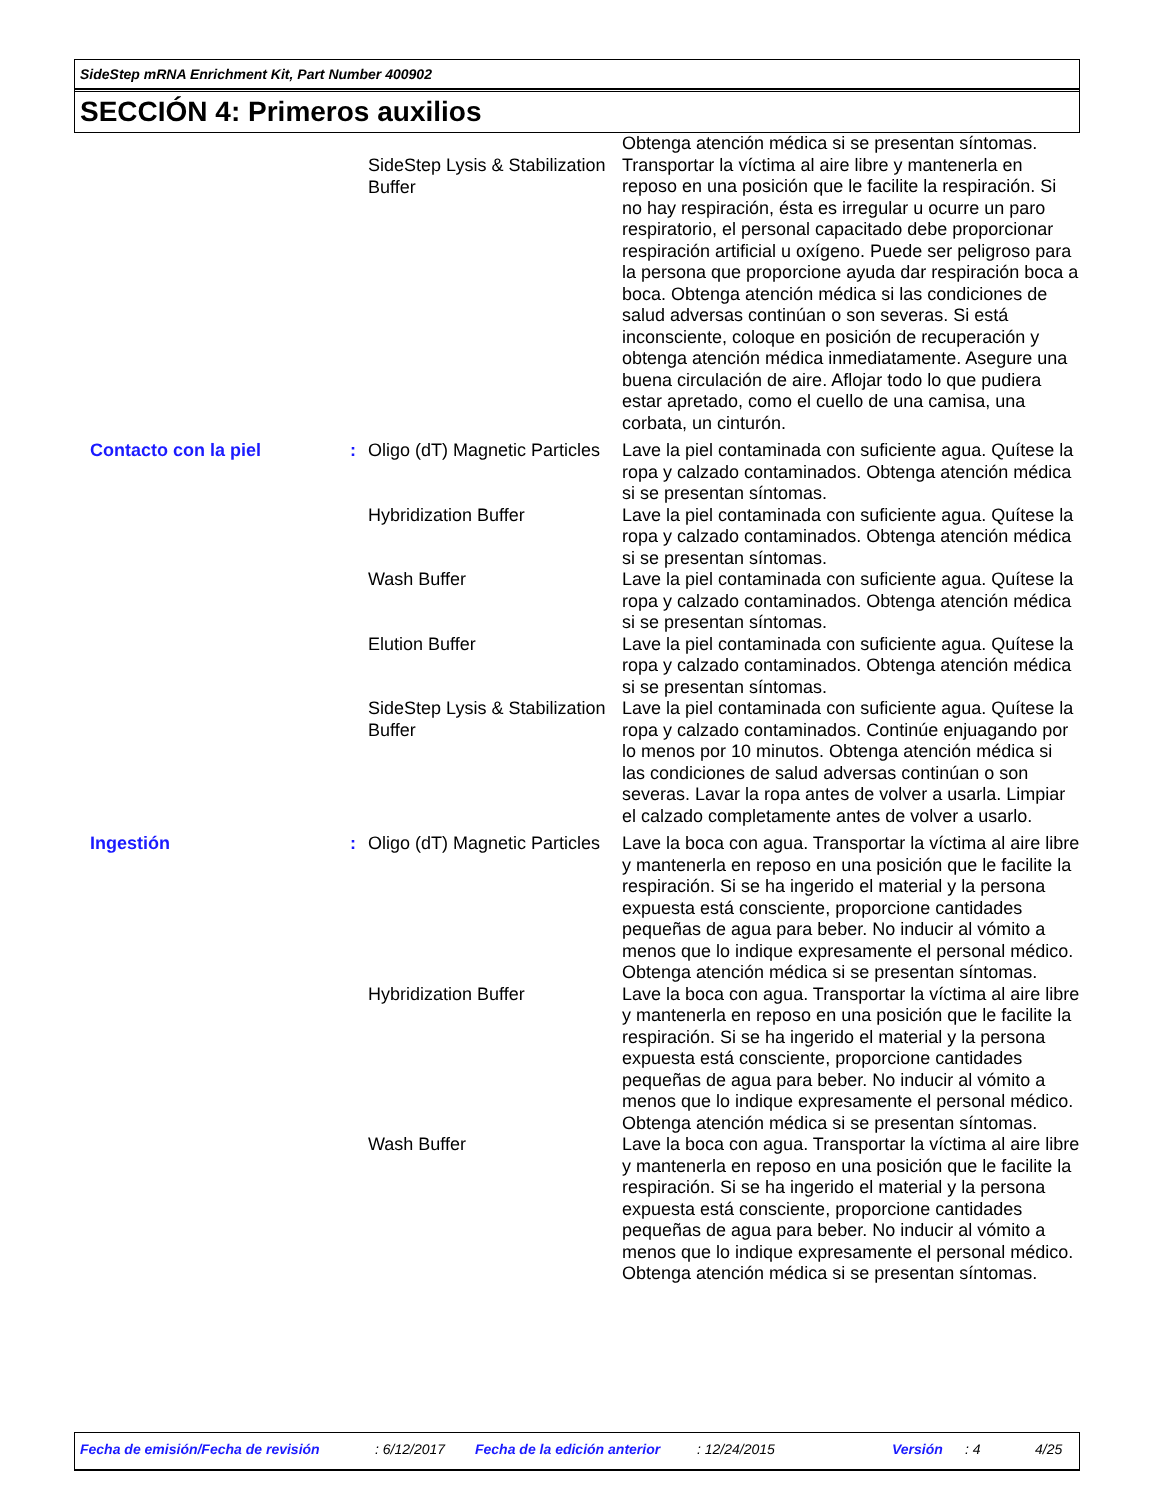SideStep mRNA Enrichment Kit, Part Number 400902
SECCIÓN 4: Primeros auxilios
| | | SideStep Lysis & Stabilization Buffer | Obtenga atención médica si se presentan síntomas. Transportar la víctima al aire libre y mantenerla en reposo en una posición que le facilite la respiración. Si no hay respiración, ésta es irregular u ocurre un paro respiratorio, el personal capacitado debe proporcionar respiración artificial u oxígeno. Puede ser peligroso para la persona que proporcione ayuda dar respiración boca a boca. Obtenga atención médica si las condiciones de salud adversas continúan o son severas. Si está inconsciente, coloque en posición de recuperación y obtenga atención médica inmediatamente. Asegure una buena circulación de aire. Aflojar todo lo que pudiera estar apretado, como el cuello de una camisa, una corbata, un cinturón. |
| Contacto con la piel | : | Oligo (dT) Magnetic Particles | Lave la piel contaminada con suficiente agua. Quítese la ropa y calzado contaminados. Obtenga atención médica si se presentan síntomas. |
| | | Hybridization Buffer | Lave la piel contaminada con suficiente agua. Quítese la ropa y calzado contaminados. Obtenga atención médica si se presentan síntomas. |
| | | Wash Buffer | Lave la piel contaminada con suficiente agua. Quítese la ropa y calzado contaminados. Obtenga atención médica si se presentan síntomas. |
| | | Elution Buffer | Lave la piel contaminada con suficiente agua. Quítese la ropa y calzado contaminados. Obtenga atención médica si se presentan síntomas. |
| | | SideStep Lysis & Stabilization Buffer | Lave la piel contaminada con suficiente agua. Quítese la ropa y calzado contaminados. Continúe enjuagando por lo menos por 10 minutos. Obtenga atención médica si las condiciones de salud adversas continúan o son severas. Lavar la ropa antes de volver a usarla. Limpiar el calzado completamente antes de volver a usarlo. |
| Ingestión | : | Oligo (dT) Magnetic Particles | Lave la boca con agua. Transportar la víctima al aire libre y mantenerla en reposo en una posición que le facilite la respiración. Si se ha ingerido el material y la persona expuesta está consciente, proporcione cantidades pequeñas de agua para beber. No inducir al vómito a menos que lo indique expresamente el personal médico. Obtenga atención médica si se presentan síntomas. |
| | | Hybridization Buffer | Lave la boca con agua. Transportar la víctima al aire libre y mantenerla en reposo en una posición que le facilite la respiración. Si se ha ingerido el material y la persona expuesta está consciente, proporcione cantidades pequeñas de agua para beber. No inducir al vómito a menos que lo indique expresamente el personal médico. Obtenga atención médica si se presentan síntomas. |
| | | Wash Buffer | Lave la boca con agua. Transportar la víctima al aire libre y mantenerla en reposo en una posición que le facilite la respiración. Si se ha ingerido el material y la persona expuesta está consciente, proporcione cantidades pequeñas de agua para beber. No inducir al vómito a menos que lo indique expresamente el personal médico. Obtenga atención médica si se presentan síntomas. |
Fecha de emisión/Fecha de revisión : 6/12/2017 Fecha de la edición anterior : 12/24/2015 Versión : 4 4/25